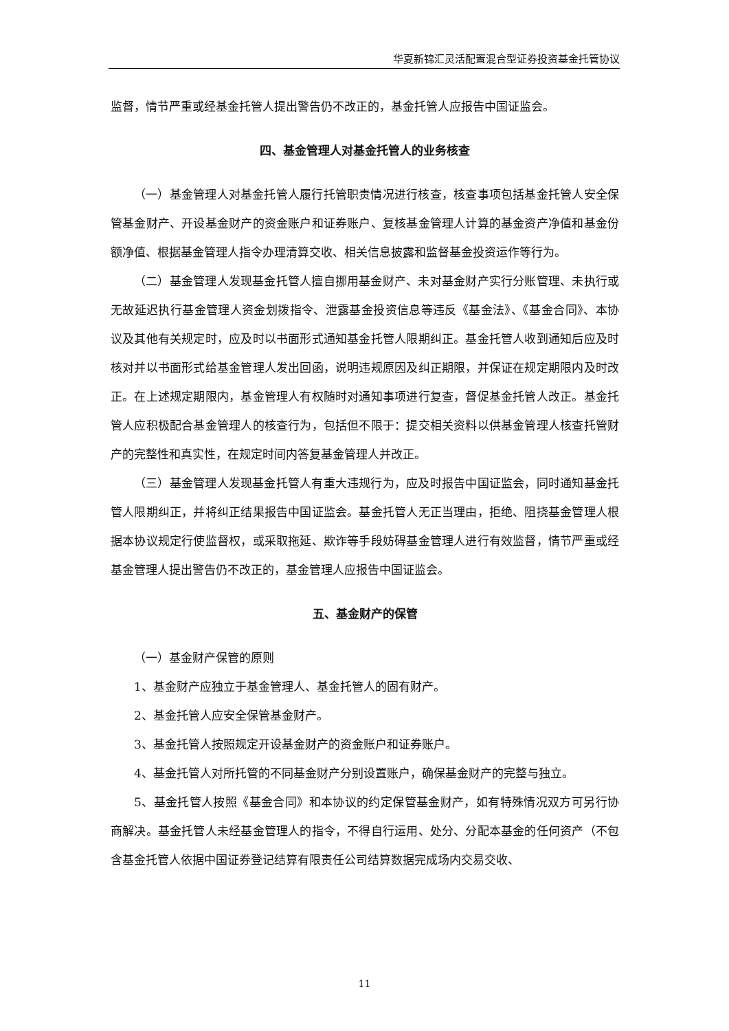华夏新锦汇灵活配置混合型证券投资基金托管协议
监督，情节严重或经基金托管人提出警告仍不改正的，基金托管人应报告中国证监会。
四、基金管理人对基金托管人的业务核查
（一）基金管理人对基金托管人履行托管职责情况进行核查，核查事项包括基金托管人安全保管基金财产、开设基金财产的资金账户和证券账户、复核基金管理人计算的基金资产净值和基金份额净值、根据基金管理人指令办理清算交收、相关信息披露和监督基金投资运作等行为。
（二）基金管理人发现基金托管人擅自挪用基金财产、未对基金财产实行分账管理、未执行或无故延迟执行基金管理人资金划拨指令、泄露基金投资信息等违反《基金法》、《基金合同》、本协议及其他有关规定时，应及时以书面形式通知基金托管人限期纠正。基金托管人收到通知后应及时核对并以书面形式给基金管理人发出回函，说明违规原因及纠正期限，并保证在规定期限内及时改正。在上述规定期限内，基金管理人有权随时对通知事项进行复查，督促基金托管人改正。基金托管人应积极配合基金管理人的核查行为，包括但不限于：提交相关资料以供基金管理人核查托管财产的完整性和真实性，在规定时间内答复基金管理人并改正。
（三）基金管理人发现基金托管人有重大违规行为，应及时报告中国证监会，同时通知基金托管人限期纠正，并将纠正结果报告中国证监会。基金托管人无正当理由，拒绝、阻挠基金管理人根据本协议规定行使监督权，或采取拖延、欺诈等手段妨碍基金管理人进行有效监督，情节严重或经基金管理人提出警告仍不改正的，基金管理人应报告中国证监会。
五、基金财产的保管
（一）基金财产保管的原则
1、基金财产应独立于基金管理人、基金托管人的固有财产。
2、基金托管人应安全保管基金财产。
3、基金托管人按照规定开设基金财产的资金账户和证券账户。
4、基金托管人对所托管的不同基金财产分别设置账户，确保基金财产的完整与独立。
5、基金托管人按照《基金合同》和本协议的约定保管基金财产，如有特殊情况双方可另行协商解决。基金托管人未经基金管理人的指令，不得自行运用、处分、分配本基金的任何资产（不包含基金托管人依据中国证券登记结算有限责任公司结算数据完成场内交易交收、
11